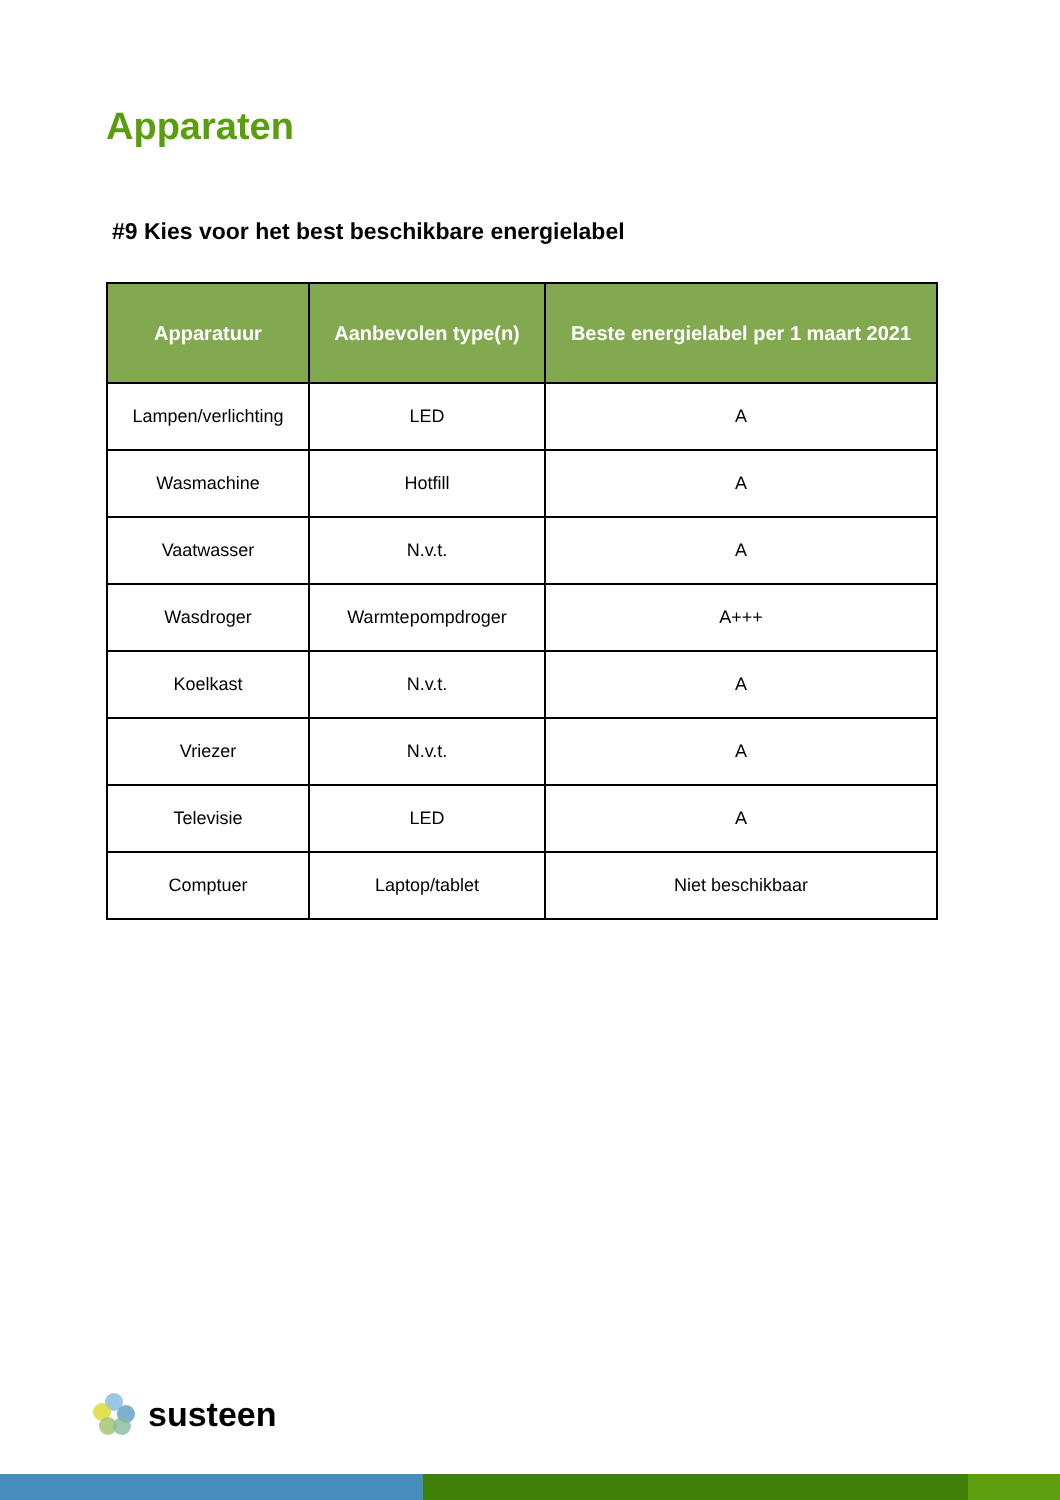Apparaten
#9 Kies voor het best beschikbare energielabel
| Apparatuur | Aanbevolen type(n) | Beste energielabel per 1 maart 2021 |
| --- | --- | --- |
| Lampen/verlichting | LED | A |
| Wasmachine | Hotfill | A |
| Vaatwasser | N.v.t. | A |
| Wasdroger | Warmtepompdroger | A+++ |
| Koelkast | N.v.t. | A |
| Vriezer | N.v.t. | A |
| Televisie | LED | A |
| Comptuer | Laptop/tablet | Niet beschikbaar |
susteen